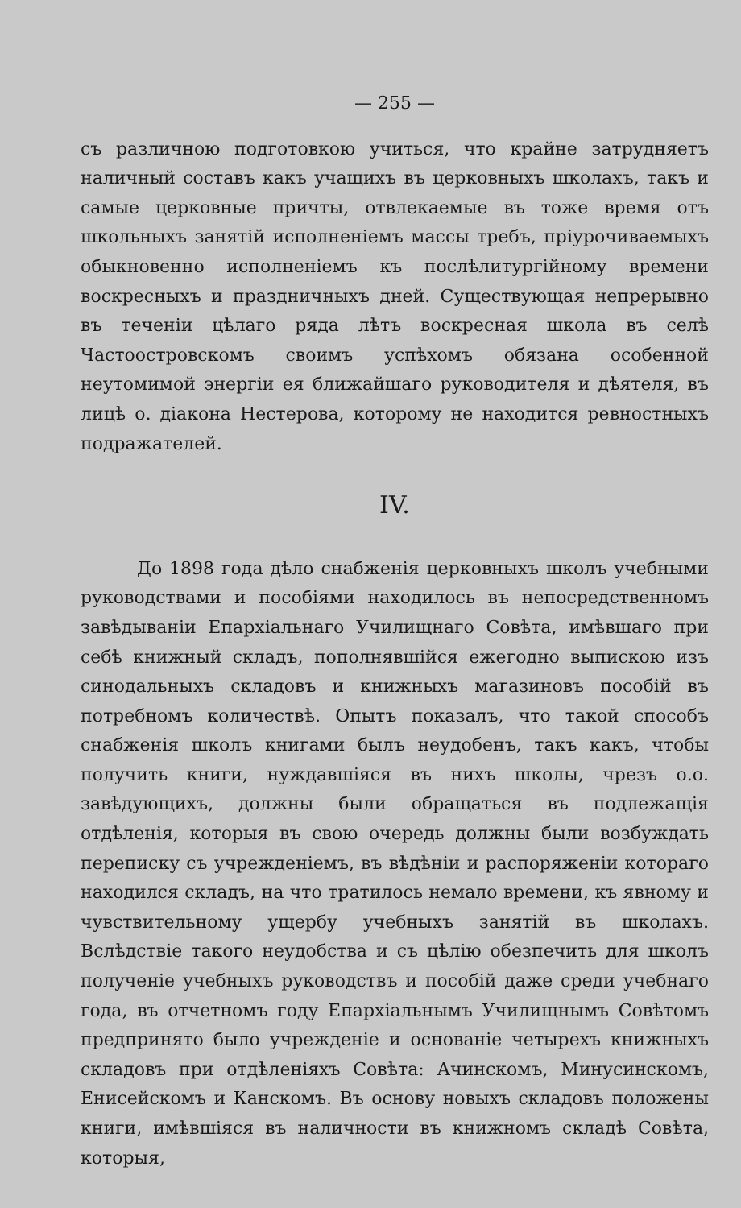— 255 —
съ различною подготовкою учиться, что крайне затрудняетъ наличный составъ какъ учащихъ въ церковныхъ школахъ, такъ и самые церковные причты, отвлекаемые въ тоже время отъ школьныхъ занятій исполненіемъ массы требъ, пріурочиваемыхъ обыкновенно исполненіемъ къ послѣлитургійному времени воскресныхъ и праздничныхъ дней. Существующая непрерывно въ теченіи цѣлаго ряда лѣтъ воскресная школа въ селѣ Частоостровскомъ своимъ успѣхомъ обязана особенной неутомимой энергіи ея ближайшаго руководителя и дѣятеля, въ лицѣ о. діакона Нестерова, которому не находится ревностныхъ подражателей.
IV.
До 1898 года дѣло снабженія церковныхъ школъ учебными руководствами и пособіями находилось въ непосредственномъ завѣдываніи Епархіальнаго Училищнаго Совѣта, имѣвшаго при себѣ книжный складъ, пополнявшійся ежегодно выпискою изъ синодальныхъ складовъ и книжныхъ магазиновъ пособій въ потребномъ количествѣ. Опытъ показалъ, что такой способъ снабженія школъ книгами былъ неудобенъ, такъ какъ, чтобы получить книги, нуждавшіяся въ нихъ школы, чрезъ о.о. завѣдующихъ, должны были обращаться въ подлежащія отдѣленія, которыя въ свою очередь должны были возбуждать переписку съ учрежденіемъ, въ вѣдѣніи и распоряженіи котораго находился складъ, на что тратилось немало времени, къ явному и чувствительному ущербу учебныхъ занятій въ школахъ. Вслѣдствіе такого неудобства и съ цѣлію обезпечить для школъ полученіе учебныхъ руководствъ и пособій даже среди учебнаго года, въ отчетномъ году Епархіальнымъ Училищнымъ Совѣтомъ предпринято было учрежденіе и основаніе четырехъ книжныхъ складовъ при отдѣленіяхъ Совѣта: Ачинскомъ, Минусинскомъ, Енисейскомъ и Канскомъ. Въ основу новыхъ складовъ положены книги, имѣвшіяся въ наличности въ книжномъ складѣ Совѣта, которыя,